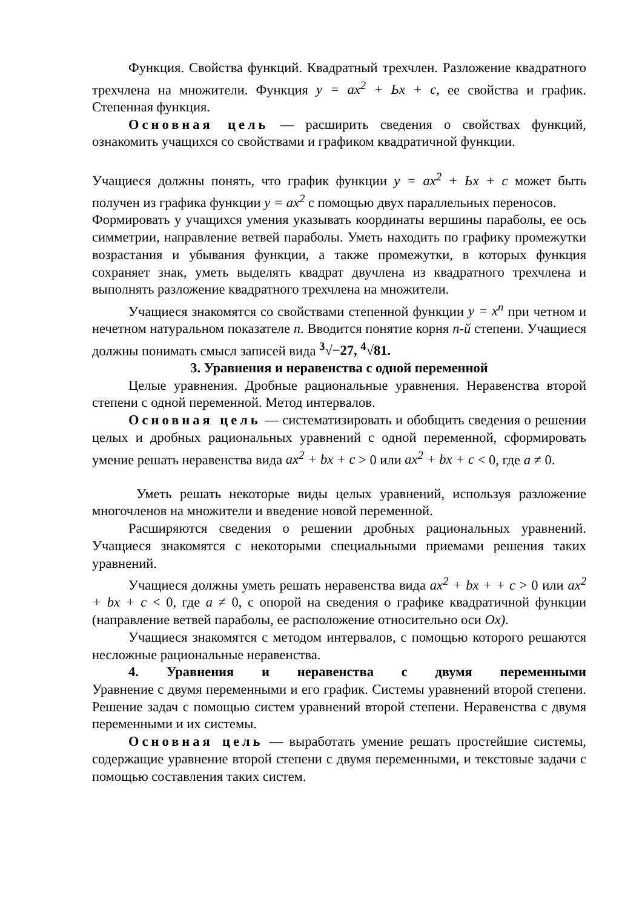Функция. Свойства функций. Квадратный трехчлен. Разложение квадратного трехчлена на множители. Функция у = ах<sup>2</sup> + Ьх + с, ее свойства и график. Степенная функция.
Основная цель — расширить сведения о свойствах функций, ознакомить учащихся со свойствами и графиком квадратичной функции.
Учащиеся должны понять, что график функции у = ах<sup>2</sup> + Ьх + с может быть получен из графика функции у = ах<sup>2</sup> с помощью двух параллельных переносов.
Формировать у учащихся умения указывать координаты вершины параболы, ее ось симметрии, направление ветвей параболы. Уметь находить по графику промежутки возрастания и убывания функции, а также промежутки, в которых функция сохраняет знак, уметь выделять квадрат двучлена из квадратного трехчлена и выполнять разложение квадратного трехчлена на множители.
Учащиеся знакомятся со свойствами степенной функции у = х<sup>n</sup> при четном и нечетном натуральном показателе п. Вводит­ся понятие корня п-й степени. Учащиеся должны понимать смысл записей вида <sup>3</sup>√−27, <sup>4</sup>√81.
3. Уравнения и неравенства с одной переменной
Целые уравнения. Дробные рациональные уравнения. Неравенства второй степени с одной переменной. Метод интервалов.
Основная цель — систематизировать и обобщить сведения о решении целых и дробных рациональных уравнений с одной переменной, сформировать умение решать неравенства вида ах<sup>2</sup> + bх + с > 0 или ах<sup>2</sup> + bх + с < 0, где а ≠ 0.
Уметь решать некоторые виды целых уравнений, используя разложение многочленов на множители и введение новой переменной.
Расширяются сведения о решении дробных рациональных уравнений. Учащиеся знакомятся с некоторыми специальными приемами решения таких уравнений.
Учащиеся должны уметь решать неравенства вида ах<sup>2</sup> + bх + + с > 0 или ах<sup>2</sup> + bх + с < 0, где а ≠ 0, с опорой на сведения о графике квадратичной функции (направление ветвей параболы, ее расположение относительно оси Ох).
Учащиеся знакомятся с методом интервалов, с помощью которого решаются несложные рациональные неравенства.
4. Уравнения и неравенства с двумя переменными
Уравнение с двумя переменными и его график. Системы уравнений второй степени. Решение задач с помощью систем уравнений второй степени. Неравенства с двумя переменными и их системы.
Основная цель — выработать умение решать простейшие системы, содержащие уравнение второй степени с двумя переменными, и текстовые задачи с помощью составления таких систем.